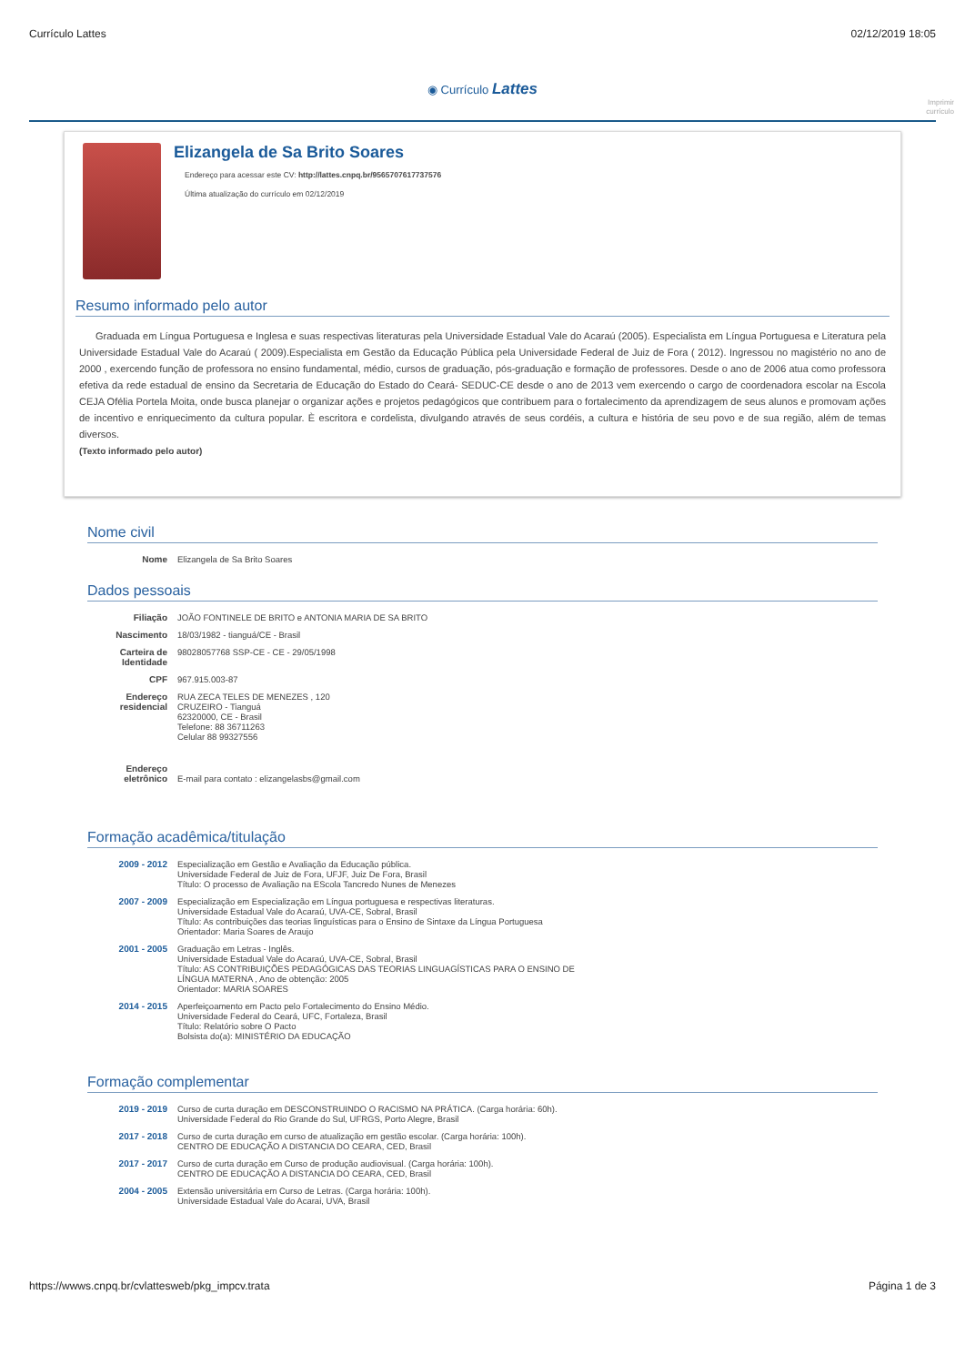Currículo Lattes 02/12/2019 18:05
◉ Currículo Lattes
Imprimir
currículo
Elizangela de Sa Brito Soares
Endereço para acessar este CV: http://lattes.cnpq.br/9565707617737576
Última atualização do currículo em 02/12/2019
Resumo informado pelo autor
Graduada em Língua Portuguesa e Inglesa e suas respectivas literaturas pela Universidade Estadual Vale do Acaraú (2005). Especialista em Língua Portuguesa e Literatura pela Universidade Estadual Vale do Acaraú ( 2009).Especialista em Gestão da Educação Pública pela Universidade Federal de Juiz de Fora ( 2012). Ingressou no magistério no ano de 2000 , exercendo função de professora no ensino fundamental, médio, cursos de graduação, pós-graduação e formação de professores. Desde o ano de 2006 atua como professora efetiva da rede estadual de ensino da Secretaria de Educação do Estado do Ceará- SEDUC-CE desde o ano de 2013 vem exercendo o cargo de coordenadora escolar na Escola CEJA Ofélia Portela Moita, onde busca planejar o organizar ações e projetos pedagógicos que contribuem para o fortalecimento da aprendizagem de seus alunos e promovam ações de incentivo e enriquecimento da cultura popular. È escritora e cordelista, divulgando através de seus cordéis, a cultura e história de seu povo e de sua região, além de temas diversos.
(Texto informado pelo autor)
Nome civil
Nome Elizangela de Sa Brito Soares
Dados pessoais
Filiação JOÃO FONTINELE DE BRITO e ANTONIA MARIA DE SA BRITO
Nascimento 18/03/1982 - tianguá/CE - Brasil
Carteira de Identidade
98028057768 SSP-CE - CE - 29/05/1998
CPF 967.915.003-87
Endereço residencial
RUA ZECA TELES DE MENEZES , 120
CRUZEIRO - Tianguá
62320000, CE - Brasil
Telefone: 88 36711263
Celular 88 99327556
Endereço eletrônico
E-mail para contato : elizangelasbs@gmail.com
Formação acadêmica/titulação
2009 - 2012 Especialização em Gestão e Avaliação da Educação pública.
Universidade Federal de Juiz de Fora, UFJF, Juiz De Fora, Brasil
Título: O processo de Avaliação na EScola Tancredo Nunes de Menezes
2007 - 2009 Especialização em Especialização em Língua portuguesa e respectivas literaturas.
Universidade Estadual Vale do Acaraú, UVA-CE, Sobral, Brasil
Título: As contribuições das teorias linguísticas para o Ensino de Sintaxe da Língua Portuguesa
Orientador: Maria Soares de Araujo
2001 - 2005 Graduação em Letras - Inglês.
Universidade Estadual Vale do Acaraú, UVA-CE, Sobral, Brasil
Título: AS CONTRIBUIÇÕES PEDAGÓGICAS DAS TEORIAS LINGUAGÍSTICAS PARA O ENSINO DE
LÍNGUA MATERNA , Ano de obtenção: 2005
Orientador: MARIA SOARES
2014 - 2015 Aperfeiçoamento em Pacto pelo Fortalecimento do Ensino Médio.
Universidade Federal do Ceará, UFC, Fortaleza, Brasil
Título: Relatório sobre O Pacto
Bolsista do(a): MINISTÉRIO DA EDUCAÇÃO
Formação complementar
2019 - 2019 Curso de curta duração em DESCONSTRUINDO O RACISMO NA PRÁTICA. (Carga horária: 60h).
Universidade Federal do Rio Grande do Sul, UFRGS, Porto Alegre, Brasil
2017 - 2018 Curso de curta duração em curso de atualização em gestão escolar. (Carga horária: 100h).
CENTRO DE EDUCAÇÃO A DISTANCIA DO CEARA, CED, Brasil
2017 - 2017 Curso de curta duração em Curso de produção audiovisual. (Carga horária: 100h).
CENTRO DE EDUCAÇÃO A DISTANCIA DO CEARA, CED, Brasil
2004 - 2005 Extensão universitária em Curso de Letras. (Carga horária: 100h).
Universidade Estadual Vale do Acarai, UVA, Brasil
https://wwws.cnpq.br/cvlattesweb/pkg_impcv.trata Página 1 de 3